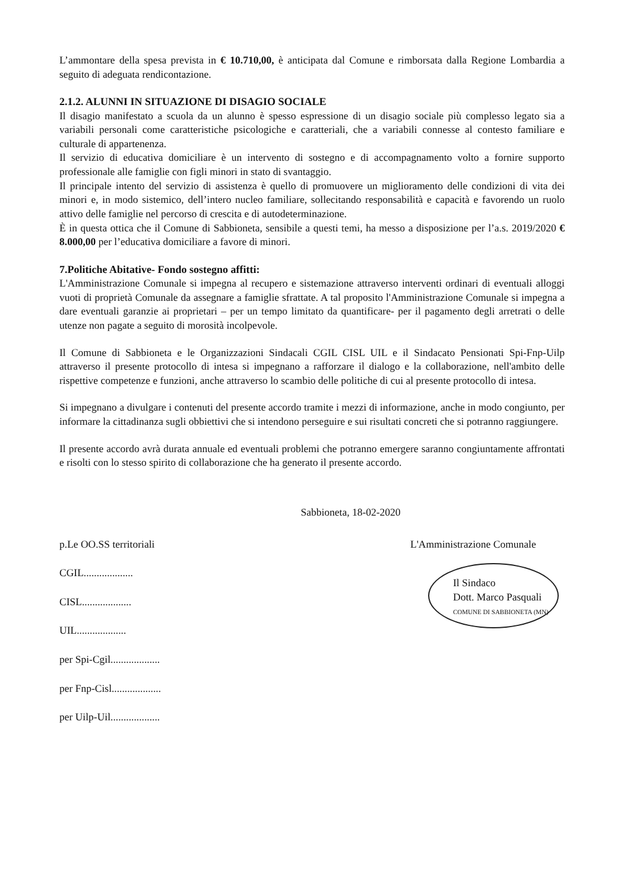L’ammontare della spesa prevista in € 10.710,00, è anticipata dal Comune e rimborsata dalla Regione Lombardia a seguito di adeguata rendicontazione.
2.1.2. ALUNNI IN SITUAZIONE DI DISAGIO SOCIALE
Il disagio manifestato a scuola da un alunno è spesso espressione di un disagio sociale più complesso legato sia a variabili personali come caratteristiche psicologiche e caratteriali, che a variabili connesse al contesto familiare e culturale di appartenenza.
Il servizio di educativa domiciliare è un intervento di sostegno e di accompagnamento volto a fornire supporto professionale alle famiglie con figli minori in stato di svantaggio.
Il principale intento del servizio di assistenza è quello di promuovere un miglioramento delle condizioni di vita dei minori e, in modo sistemico, dell’intero nucleo familiare, sollecitando responsabilità e capacità e favorendo un ruolo attivo delle famiglie nel percorso di crescita e di autodeterminazione.
È in questa ottica che il Comune di Sabbioneta, sensibile a questi temi, ha messo a disposizione per l’a.s. 2019/2020 € 8.000,00 per l’educativa domiciliare a favore di minori.
7.Politiche Abitative- Fondo sostegno affitti:
L'Amministrazione Comunale si impegna al recupero e sistemazione attraverso interventi ordinari di eventuali alloggi vuoti di proprietà Comunale da assegnare a famiglie sfrattate. A tal proposito l'Amministrazione Comunale si impegna a dare eventuali garanzie ai proprietari – per un tempo limitato da quantificare- per il pagamento degli arretrati o delle utenze non pagate a seguito di morosità incolpevole.
Il Comune di Sabbioneta e le Organizzazioni Sindacali CGIL CISL UIL e il Sindacato Pensionati Spi-Fnp-Uilp attraverso il presente protocollo di intesa si impegnano a rafforzare il dialogo e la collaborazione, nell'ambito delle rispettive competenze e funzioni, anche attraverso lo scambio delle politiche di cui al presente protocollo di intesa.
Si impegnano a divulgare i contenuti del presente accordo tramite i mezzi di informazione, anche in modo congiunto, per informare la cittadinanza sugli obbiettivi che si intendono perseguire e sui risultati concreti che si potranno raggiungere.
Il presente accordo avrà durata annuale ed eventuali problemi che potranno emergere saranno congiuntamente affrontati e risolti con lo stesso spirito di collaborazione che ha generato il presente accordo.
Sabbioneta, 18-02-2020
p.Le OO.SS territoriali
CGIL...................
CISL...................
UIL...................
per Spi-Cgil...................
per Fnp-Cisl...................
per Uilp-Uil...................
L'Amministrazione Comunale
Il Sindaco
Dott. Marco Pasquali
COMUNE DI SABBIONETA (MN)